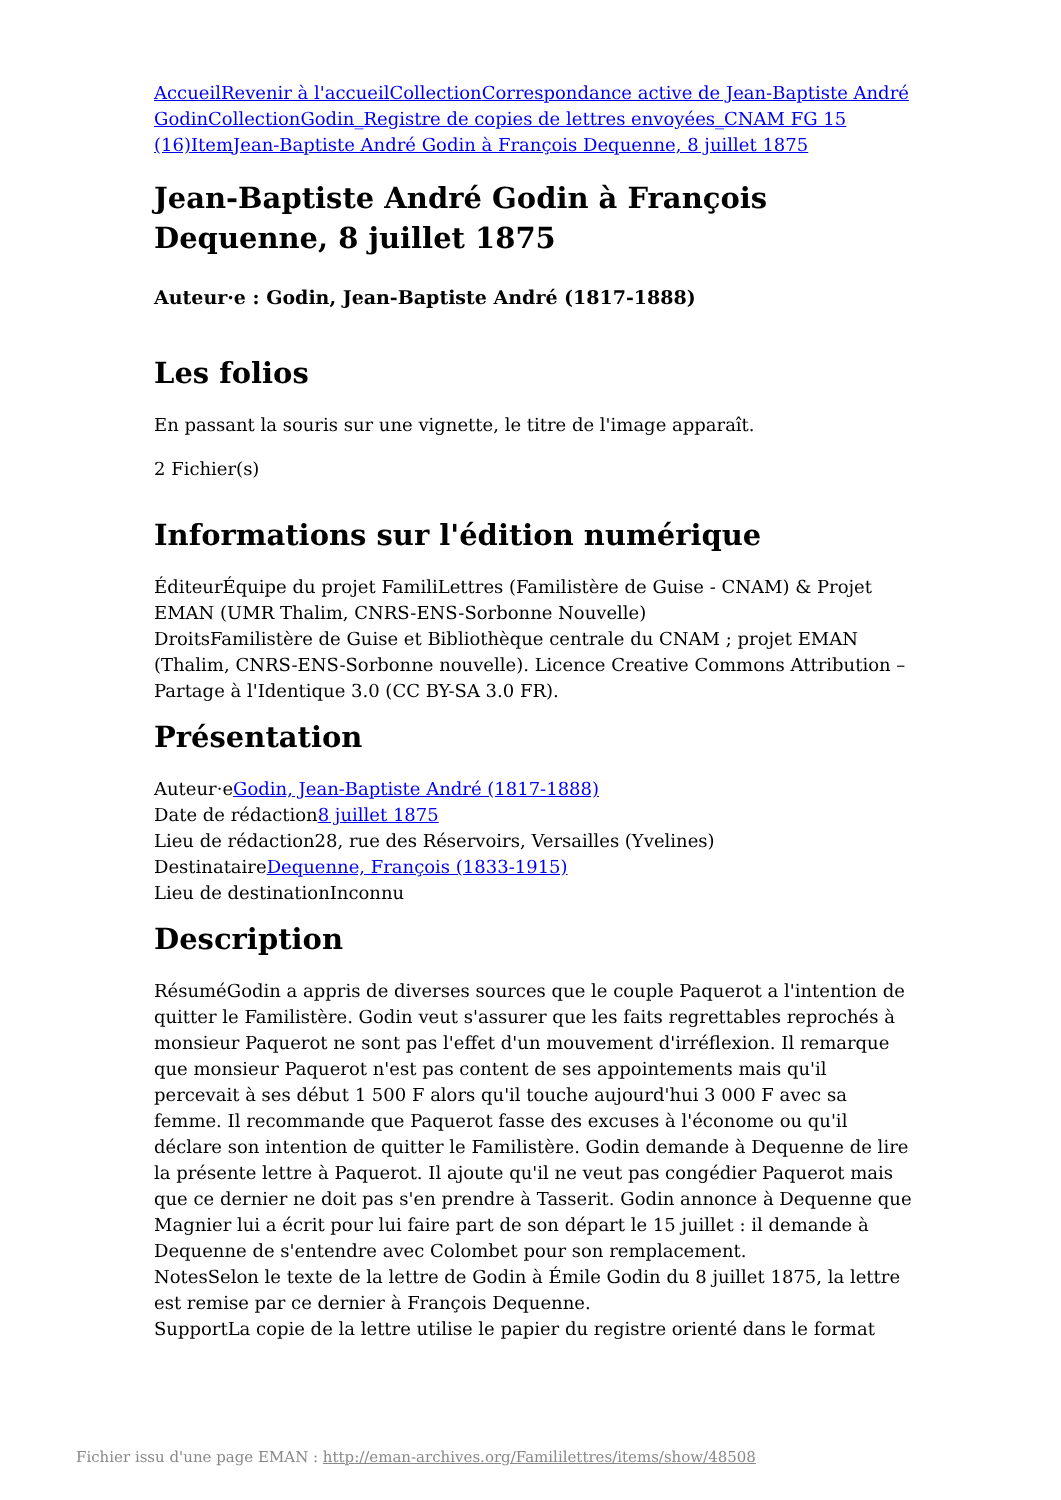Accueil Revenir à l'accueil Collection Correspondance active de Jean-Baptiste André Godin Collection Godin_Registre de copies de lettres envoyées_CNAM FG 15 (16) Item Jean-Baptiste André Godin à François Dequenne, 8 juillet 1875
Jean-Baptiste André Godin à François Dequenne, 8 juillet 1875
Auteur·e : Godin, Jean-Baptiste André (1817-1888)
Les folios
En passant la souris sur une vignette, le titre de l'image apparaît.
2 Fichier(s)
Informations sur l'édition numérique
ÉditeurÉquipe du projet FamiliLettres (Familistère de Guise - CNAM) & Projet EMAN (UMR Thalim, CNRS-ENS-Sorbonne Nouvelle)
DroitsFamilistère de Guise et Bibliothèque centrale du CNAM ; projet EMAN (Thalim, CNRS-ENS-Sorbonne nouvelle). Licence Creative Commons Attribution – Partage à l'Identique 3.0 (CC BY-SA 3.0 FR).
Présentation
Auteur·eGodin, Jean-Baptiste André (1817-1888)
Date de rédaction8 juillet 1875
Lieu de rédaction28, rue des Réservoirs, Versailles (Yvelines)
DestinataireDequenne, François (1833-1915)
Lieu de destinationInconnu
Description
RésuméGodin a appris de diverses sources que le couple Paquerot a l'intention de quitter le Familistère. Godin veut s'assurer que les faits regrettables reprochés à monsieur Paquerot ne sont pas l'effet d'un mouvement d'irréflexion. Il remarque que monsieur Paquerot n'est pas content de ses appointements mais qu'il percevait à ses début 1 500 F alors qu'il touche aujourd'hui 3 000 F avec sa femme. Il recommande que Paquerot fasse des excuses à l'économe ou qu'il déclare son intention de quitter le Familistère. Godin demande à Dequenne de lire la présente lettre à Paquerot. Il ajoute qu'il ne veut pas congédier Paquerot mais que ce dernier ne doit pas s'en prendre à Tasserit. Godin annonce à Dequenne que Magnier lui a écrit pour lui faire part de son départ le 15 juillet : il demande à Dequenne de s'entendre avec Colombet pour son remplacement.
NotesSelon le texte de la lettre de Godin à Émile Godin du 8 juillet 1875, la lettre est remise par ce dernier à François Dequenne.
SupportLa copie de la lettre utilise le papier du registre orienté dans le format
Fichier issu d'une page EMAN : http://eman-archives.org/Famililettres/items/show/48508